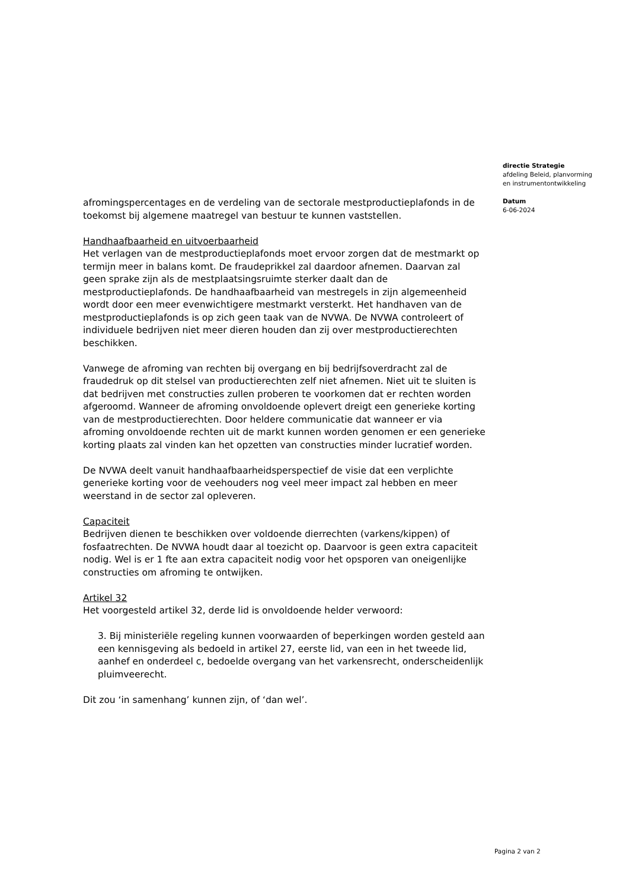afromingspercentages en de verdeling van de sectorale mestproductieplafonds in de toekomst bij algemene maatregel van bestuur te kunnen vaststellen.
Handhaafbaarheid en uitvoerbaarheid
Het verlagen van de mestproductieplafonds moet ervoor zorgen dat de mestmarkt op termijn meer in balans komt. De fraudeprikkel zal daardoor afnemen. Daarvan zal geen sprake zijn als de mestplaatsingsruimte sterker daalt dan de mestproductieplafonds. De handhaafbaarheid van mestregels in zijn algemeenheid wordt door een meer evenwichtigere mestmarkt versterkt. Het handhaven van de mestproductieplafonds is op zich geen taak van de NVWA. De NVWA controleert of individuele bedrijven niet meer dieren houden dan zij over mestproductierechten beschikken.
Vanwege de afroming van rechten bij overgang en bij bedrijfsoverdracht zal de fraudedruk op dit stelsel van productierechten zelf niet afnemen. Niet uit te sluiten is dat bedrijven met constructies zullen proberen te voorkomen dat er rechten worden afgeroomd. Wanneer de afroming onvoldoende oplevert dreigt een generieke korting van de mestproductierechten. Door heldere communicatie dat wanneer er via afroming onvoldoende rechten uit de markt kunnen worden genomen er een generieke korting plaats zal vinden kan het opzetten van constructies minder lucratief worden.
De NVWA deelt vanuit handhaafbaarheidsperspectief de visie dat een verplichte generieke korting voor de veehouders nog veel meer impact zal hebben en meer weerstand in de sector zal opleveren.
Capaciteit
Bedrijven dienen te beschikken over voldoende dierrechten (varkens/kippen) of fosfaatrechten. De NVWA houdt daar al toezicht op. Daarvoor is geen extra capaciteit nodig. Wel is er 1 fte aan extra capaciteit nodig voor het opsporen van oneigenlijke constructies om afroming te ontwijken.
Artikel 32
Het voorgesteld artikel 32, derde lid is onvoldoende helder verwoord:
3. Bij ministeriële regeling kunnen voorwaarden of beperkingen worden gesteld aan een kennisgeving als bedoeld in artikel 27, eerste lid, van een in het tweede lid, aanhef en onderdeel c, bedoelde overgang van het varkensrecht, onderscheidenlijk pluimveerecht.
Dit zou ‘in samenhang’ kunnen zijn, of ‘dan wel’.
directie Strategie
afdeling Beleid, planvorming
en instrumentontwikkeling
Datum
6-06-2024
Pagina 2 van 2